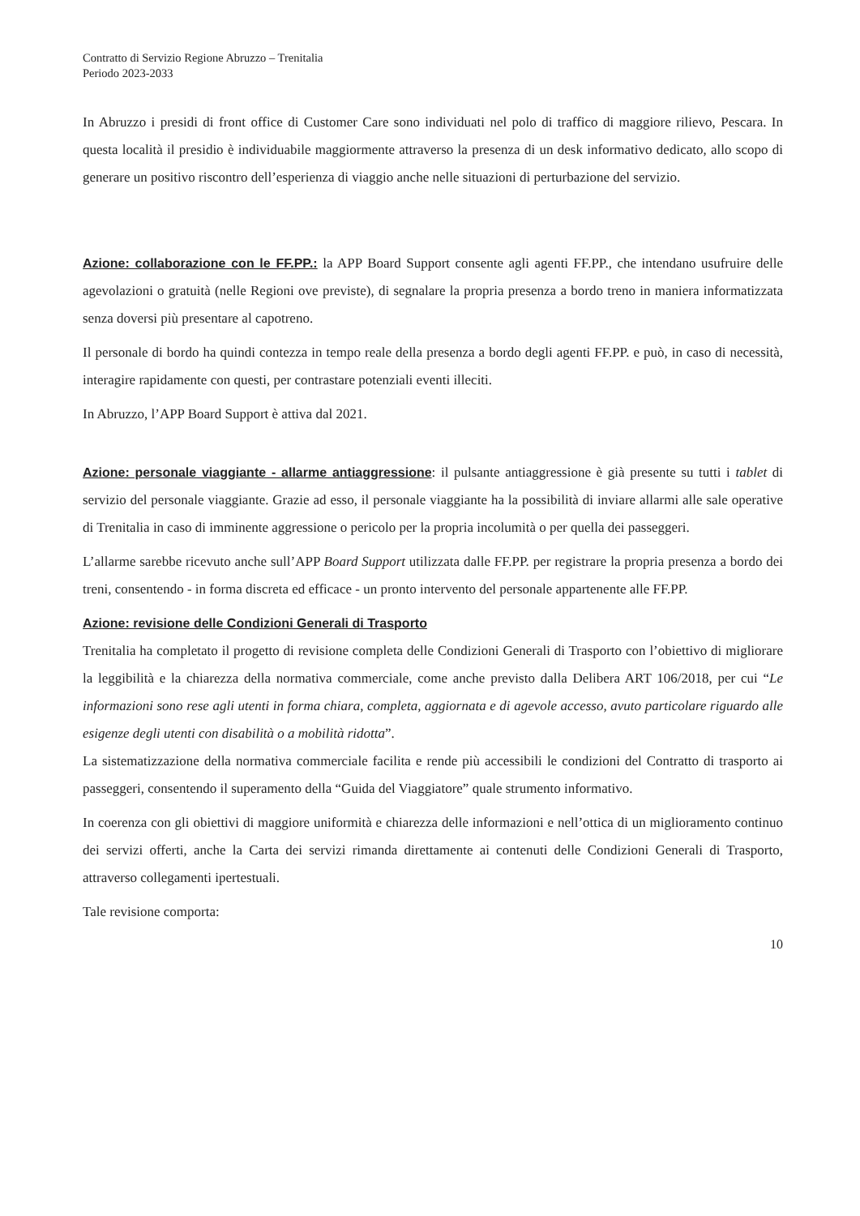Contratto di Servizio Regione Abruzzo – Trenitalia
Periodo 2023-2033
In Abruzzo i presidi di front office di Customer Care sono individuati nel polo di traffico di maggiore rilievo, Pescara. In questa località il presidio è individuabile maggiormente attraverso la presenza di un desk informativo dedicato, allo scopo di generare un positivo riscontro dell’esperienza di viaggio anche nelle situazioni di perturbazione del servizio.
Azione: collaborazione con le FF.PP.: la APP Board Support consente agli agenti FF.PP., che intendano usufruire delle agevolazioni o gratuità (nelle Regioni ove previste), di segnalare la propria presenza a bordo treno in maniera informatizzata senza doversi più presentare al capotreno.
Il personale di bordo ha quindi contezza in tempo reale della presenza a bordo degli agenti FF.PP. e può, in caso di necessità, interagire rapidamente con questi, per contrastare potenziali eventi illeciti.
In Abruzzo, l’APP Board Support è attiva dal 2021.
Azione: personale viaggiante - allarme antiaggressione: il pulsante antiaggressione è già presente su tutti i tablet di servizio del personale viaggiante. Grazie ad esso, il personale viaggiante ha la possibilità di inviare allarmi alle sale operative di Trenitalia in caso di imminente aggressione o pericolo per la propria incolumità o per quella dei passeggeri.
L’allarme sarebbe ricevuto anche sull’APP Board Support utilizzata dalle FF.PP. per registrare la propria presenza a bordo dei treni, consentendo - in forma discreta ed efficace - un pronto intervento del personale appartenente alle FF.PP.
Azione: revisione delle Condizioni Generali di Trasporto
Trenitalia ha completato il progetto di revisione completa delle Condizioni Generali di Trasporto con l’obiettivo di migliorare la leggibilità e la chiarezza della normativa commerciale, come anche previsto dalla Delibera ART 106/2018, per cui “Le informazioni sono rese agli utenti in forma chiara, completa, aggiornata e di agevole accesso, avuto particolare riguardo alle esigenze degli utenti con disabilità o a mobilità ridotta”.
La sistematizzazione della normativa commerciale facilita e rende più accessibili le condizioni del Contratto di trasporto ai passeggeri, consentendo il superamento della “Guida del Viaggiatore” quale strumento informativo.
In coerenza con gli obiettivi di maggiore uniformità e chiarezza delle informazioni e nell’ottica di un miglioramento continuo dei servizi offerti, anche la Carta dei servizi rimanda direttamente ai contenuti delle Condizioni Generali di Trasporto, attraverso collegamenti ipertestuali.
Tale revisione comporta:
10